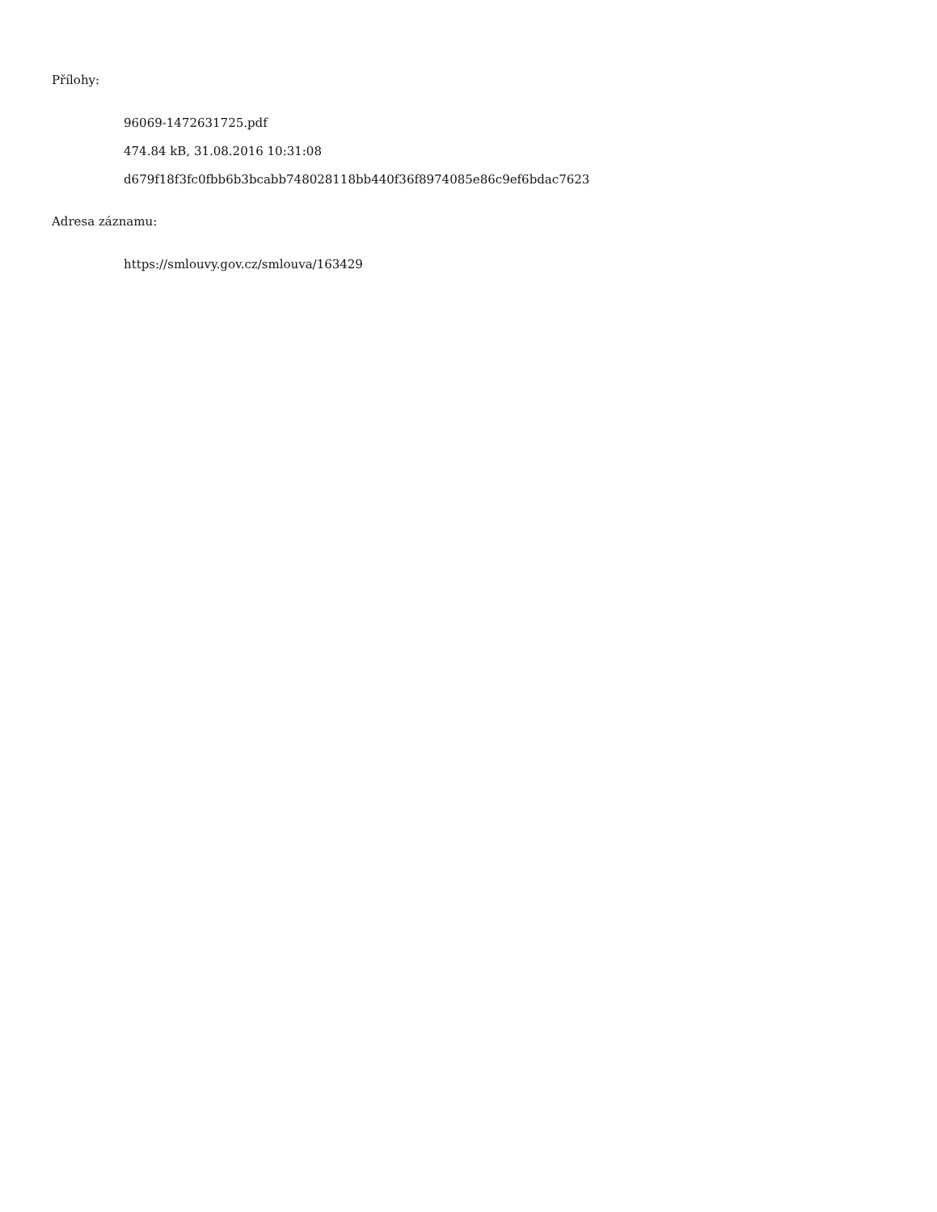Přílohy:
96069-1472631725.pdf
474.84 kB, 31.08.2016 10:31:08
d679f18f3fc0fbb6b3bcabb748028118bb440f36f8974085e86c9ef6bdac7623
Adresa záznamu:
https://smlouvy.gov.cz/smlouva/163429